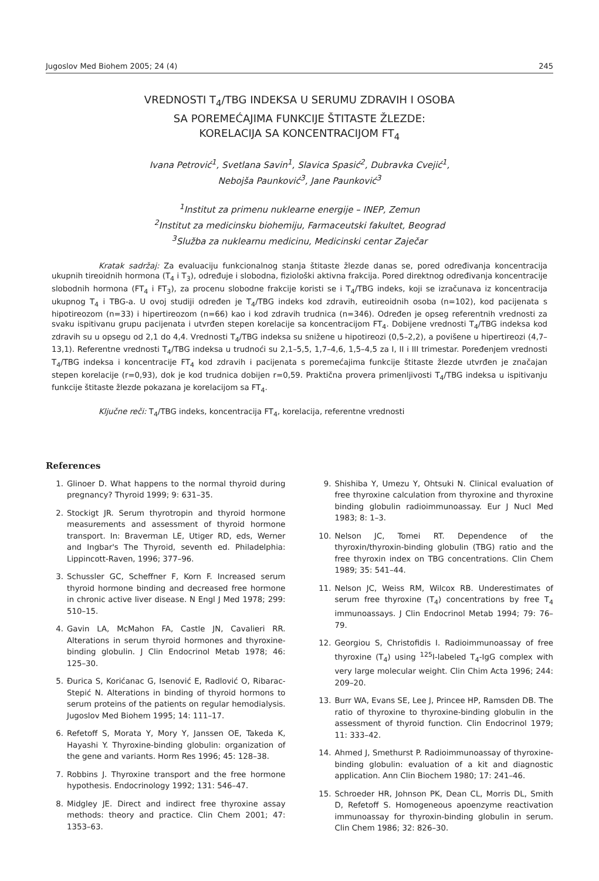Jugoslov Med Biohem 2005; 24 (4) 245
VREDNOSTI T<sub>4</sub>/TBG INDEKSA U SERUMU ZDRAVIH I OSOBA
SA POREMEĆAJIMA FUNKCIJE ŠTITASTE ŽLEZDE:
KORELACIJA SA KONCENTRACIJOM FT<sub>4</sub>
Ivana Petrović<sup>1</sup>, Svetlana Savin<sup>1</sup>, Slavica Spasić<sup>2</sup>, Dubravka Cvejić<sup>1</sup>,
Nebojša Paunković<sup>3</sup>, Jane Paunković<sup>3</sup>
<sup>1</sup> Institut za primenu nuklearne energije – INEP, Zemun
<sup>2</sup> Institut za medicinsku biohemiju, Farmaceutski fakultet, Beograd
<sup>3</sup> Služba za nuklearnu medicinu, Medicinski centar Zaječar
Kratak sadržaj: Za evaluaciju funkcionalnog stanja štitaste žlezde danas se, pored određivanja koncentracija ukupnih tireoidnih hormona (T<sub>4</sub> i T<sub>3</sub>), određuje i slobodna, fiziološki aktivna frakcija. Pored direktnog određivanja koncentracije slobodnih hormona (FT<sub>4</sub> i FT<sub>3</sub>), za procenu slobodne frakcije koristi se i T<sub>4</sub>/TBG indeks, koji se izračunava iz koncentracija ukupnog T<sub>4</sub> i TBG-a. U ovoj studiji određen je T<sub>4</sub>/TBG indeks kod zdravih, eutireoidnih osoba (n=102), kod pacijenata s hipotireozom (n=33) i hipertireozom (n=66) kao i kod zdravih trudnica (n=346). Određen je opseg referentnih vrednosti za svaku ispitivanu grupu pacijenata i utvrđen stepen korelacije sa koncentracijom FT<sub>4</sub>. Dobijene vrednosti T<sub>4</sub>/TBG indeksa kod zdravih su u opsegu od 2,1 do 4,4. Vrednosti T<sub>4</sub>/TBG indeksa su snižene u hipotireozi (0,5–2,2), a povišene u hipertireozi (4,7–13,1). Referentne vrednosti T<sub>4</sub>/TBG indeksa u trudnoći su 2,1–5,5, 1,7–4,6, 1,5–4,5 za I, II i III trimestar. Poređenjem vrednosti T<sub>4</sub>/TBG indeksa i koncentracije FT<sub>4</sub> kod zdravih i pacijenata s poremećajima funkcije štitaste žlezde utvrđen je značajan stepen korelacije (r=0,93), dok je kod trudnica dobijen r=0,59. Praktična provera primenljivosti T<sub>4</sub>/TBG indeksa u ispitivanju funkcije štitaste žlezde pokazana je korelacijom sa FT<sub>4</sub>.
Ključne reči: T<sub>4</sub>/TBG indeks, koncentracija FT<sub>4</sub>, korelacija, referentne vrednosti
References
1. Glinoer D. What happens to the normal thyroid during pregnancy? Thyroid 1999; 9: 631–35.
2. Stockigt JR. Serum thyrotropin and thyroid hormone measurements and assessment of thyroid hormone transport. In: Braverman LE, Utiger RD, eds, Werner and Ingbar's The Thyroid, seventh ed. Philadelphia: Lippincott-Raven, 1996; 377–96.
3. Schussler GC, Scheffner F, Korn F. Increased serum thyroid hormone binding and decreased free hormone in chronic active liver disease. N Engl J Med 1978; 299: 510–15.
4. Gavin LA, McMahon FA, Castle JN, Cavalieri RR. Alterations in serum thyroid hormones and thyroxine-binding globulin. J Clin Endocrinol Metab 1978; 46: 125–30.
5. Đurica S, Korićanac G, Isenović E, Radlović O, Ribarac-Stepić N. Alterations in binding of thyroid hormons to serum proteins of the patients on regular hemodialysis. Jugoslov Med Biohem 1995; 14: 111–17.
6. Refetoff S, Morata Y, Mory Y, Janssen OE, Takeda K, Hayashi Y. Thyroxine-binding globulin: organization of the gene and variants. Horm Res 1996; 45: 128–38.
7. Robbins J. Thyroxine transport and the free hormone hypothesis. Endocrinology 1992; 131: 546–47.
8. Midgley JE. Direct and indirect free thyroxine assay methods: theory and practice. Clin Chem 2001; 47: 1353–63.
9. Shishiba Y, Umezu Y, Ohtsuki N. Clinical evaluation of free thyroxine calculation from thyroxine and thyroxine binding globulin radioimmunoassay. Eur J Nucl Med 1983; 8: 1–3.
10. Nelson JC, Tomei RT. Dependence of the thyroxin/thyroxin-binding globulin (TBG) ratio and the free thyroxin index on TBG concentrations. Clin Chem 1989; 35: 541–44.
11. Nelson JC, Weiss RM, Wilcox RB. Underestimates of serum free thyroxine (T<sub>4</sub>) concentrations by free T<sub>4</sub> immunoassays. J Clin Endocrinol Metab 1994; 79: 76–79.
12. Georgiou S, Christofidis I. Radioimmunoassay of free thyroxine (T<sub>4</sub>) using <sup>125</sup>I-labeled T<sub>4</sub>-IgG complex with very large molecular weight. Clin Chim Acta 1996; 244: 209–20.
13. Burr WA, Evans SE, Lee J, Princee HP, Ramsden DB. The ratio of thyroxine to thyroxine-binding globulin in the assessment of thyroid function. Clin Endocrinol 1979; 11: 333–42.
14. Ahmed J, Smethurst P. Radioimmunoassay of thyroxine-binding globulin: evaluation of a kit and diagnostic application. Ann Clin Biochem 1980; 17: 241–46.
15. Schroeder HR, Johnson PK, Dean CL, Morris DL, Smith D, Refetoff S. Homogeneous apoenzyme reactivation immunoassay for thyroxin-binding globulin in serum. Clin Chem 1986; 32: 826–30.